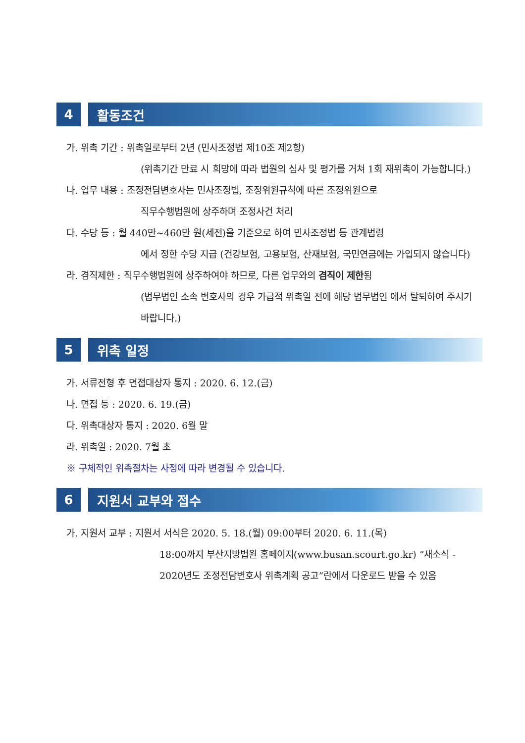4 활동조건
가. 위촉 기간 : 위촉일로부터 2년 (민사조정법 제10조 제2항)
(위촉기간 만료 시 희망에 따라 법원의 심사 및 평가를 거쳐 1회 재위촉이 가능합니다.)
나. 업무 내용 : 조정전담변호사는 민사조정법, 조정위원규칙에 따른 조정위원으로
직무수행법원에 상주하며 조정사건 처리
다. 수당 등 : 월 440만~460만 원(세전)을 기준으로 하여 민사조정법 등 관계법령
에서 정한 수당 지급 (건강보험, 고용보험, 산재보험, 국민연금에는 가입되지 않습니다)
라. 겸직제한 : 직무수행법원에 상주하여야 하므로, 다른 업무와의 겸직이 제한됨
(법무법인 소속 변호사의 경우 가급적 위촉일 전에 해당 법무법인 에서 탈퇴하여 주시기 바랍니다.)
5 위촉 일정
가. 서류전형 후 면접대상자 통지 : 2020. 6. 12.(금)
나. 면접 등 : 2020. 6. 19.(금)
다. 위촉대상자 통지 : 2020. 6월 말
라. 위촉일 : 2020. 7월 초
※ 구체적인 위촉절차는 사정에 따라 변경될 수 있습니다.
6 지원서 교부와 접수
가. 지원서 교부 : 지원서 서식은 2020. 5. 18.(월) 09:00부터 2020. 6. 11.(목)
18:00까지 부산지방법원 홈페이지(www.busan.scourt.go.kr) “새소식 - 2020년도 조정전담변호사 위촉계획 공고”란에서 다운로드 받을 수 있음